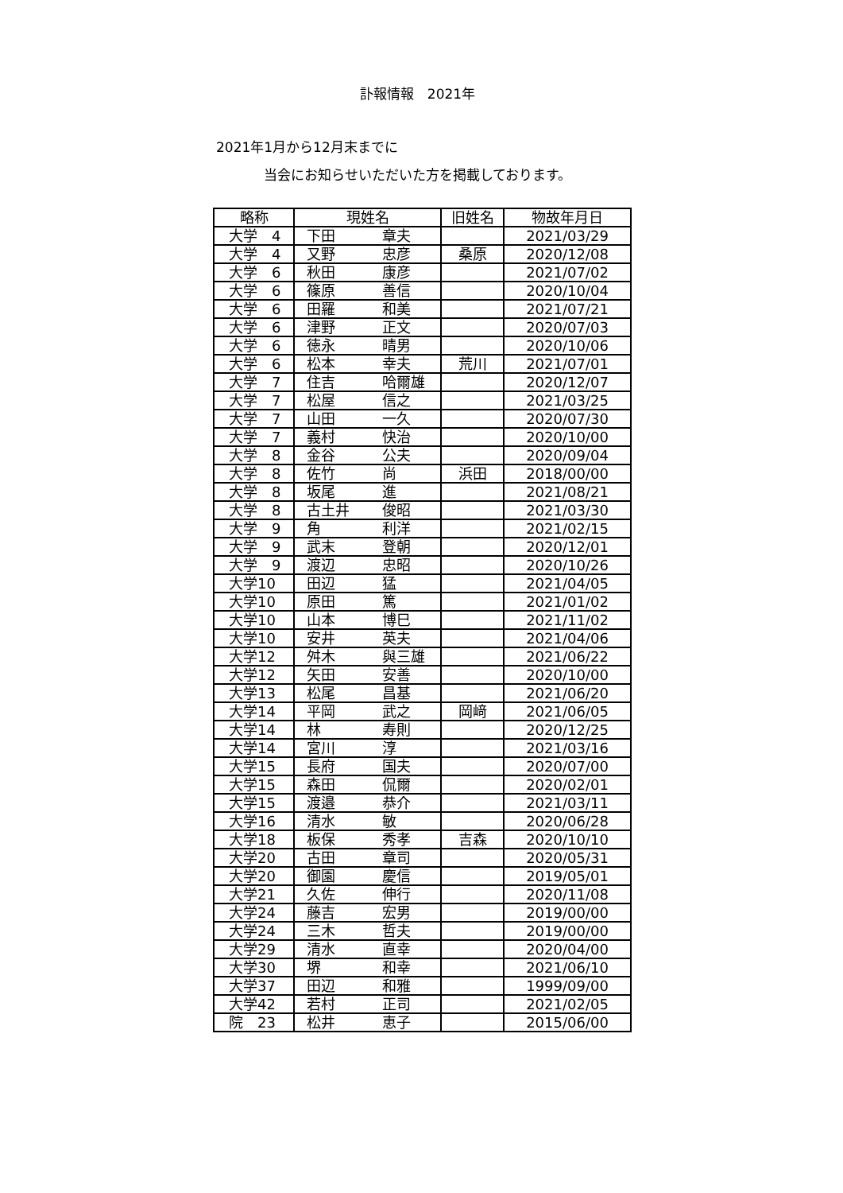訃報情報　2021年
2021年1月から12月末までに
当会にお知らせいただいた方を掲載しております。
| 略称 | 現姓名 | 旧姓名 | 物故年月日 |
| --- | --- | --- | --- |
| 大学 4 | 下田 章夫 | | 2021/03/29 |
| 大学 4 | 又野 忠彦 | 桑原 | 2020/12/08 |
| 大学 6 | 秋田 康彦 | | 2021/07/02 |
| 大学 6 | 篠原 善信 | | 2020/10/04 |
| 大学 6 | 田羅 和美 | | 2021/07/21 |
| 大学 6 | 津野 正文 | | 2020/07/03 |
| 大学 6 | 徳永 晴男 | | 2020/10/06 |
| 大学 6 | 松本 幸夫 | 荒川 | 2021/07/01 |
| 大学 7 | 住吉 哈爾雄 | | 2020/12/07 |
| 大学 7 | 松屋 信之 | | 2021/03/25 |
| 大学 7 | 山田 一久 | | 2020/07/30 |
| 大学 7 | 義村 快治 | | 2020/10/00 |
| 大学 8 | 金谷 公夫 | | 2020/09/04 |
| 大学 8 | 佐竹 尚 | 浜田 | 2018/00/00 |
| 大学 8 | 坂尾 進 | | 2021/08/21 |
| 大学 8 | 古土井 俊昭 | | 2021/03/30 |
| 大学 9 | 角 利洋 | | 2021/02/15 |
| 大学 9 | 武末 登朝 | | 2020/12/01 |
| 大学 9 | 渡辺 忠昭 | | 2020/10/26 |
| 大学10 | 田辺 猛 | | 2021/04/05 |
| 大学10 | 原田 篤 | | 2021/01/02 |
| 大学10 | 山本 博巳 | | 2021/11/02 |
| 大学10 | 安井 英夫 | | 2021/04/06 |
| 大学12 | 舛木 與三雄 | | 2021/06/22 |
| 大学12 | 矢田 安善 | | 2020/10/00 |
| 大学13 | 松尾 昌基 | | 2021/06/20 |
| 大学14 | 平岡 武之 | 岡﨑 | 2021/06/05 |
| 大学14 | 林 寿則 | | 2020/12/25 |
| 大学14 | 宮川 淳 | | 2021/03/16 |
| 大学15 | 長府 国夫 | | 2020/07/00 |
| 大学15 | 森田 侃爾 | | 2020/02/01 |
| 大学15 | 渡邉 恭介 | | 2021/03/11 |
| 大学16 | 清水 敏 | | 2020/06/28 |
| 大学18 | 板保 秀孝 | 吉森 | 2020/10/10 |
| 大学20 | 古田 章司 | | 2020/05/31 |
| 大学20 | 御園 慶信 | | 2019/05/01 |
| 大学21 | 久佐 伸行 | | 2020/11/08 |
| 大学24 | 藤吉 宏男 | | 2019/00/00 |
| 大学24 | 三木 哲夫 | | 2019/00/00 |
| 大学29 | 清水 直幸 | | 2020/04/00 |
| 大学30 | 堺 和幸 | | 2021/06/10 |
| 大学37 | 田辺 和雅 | | 1999/09/00 |
| 大学42 | 若村 正司 | | 2021/02/05 |
| 院 23 | 松井 恵子 | | 2015/06/00 |